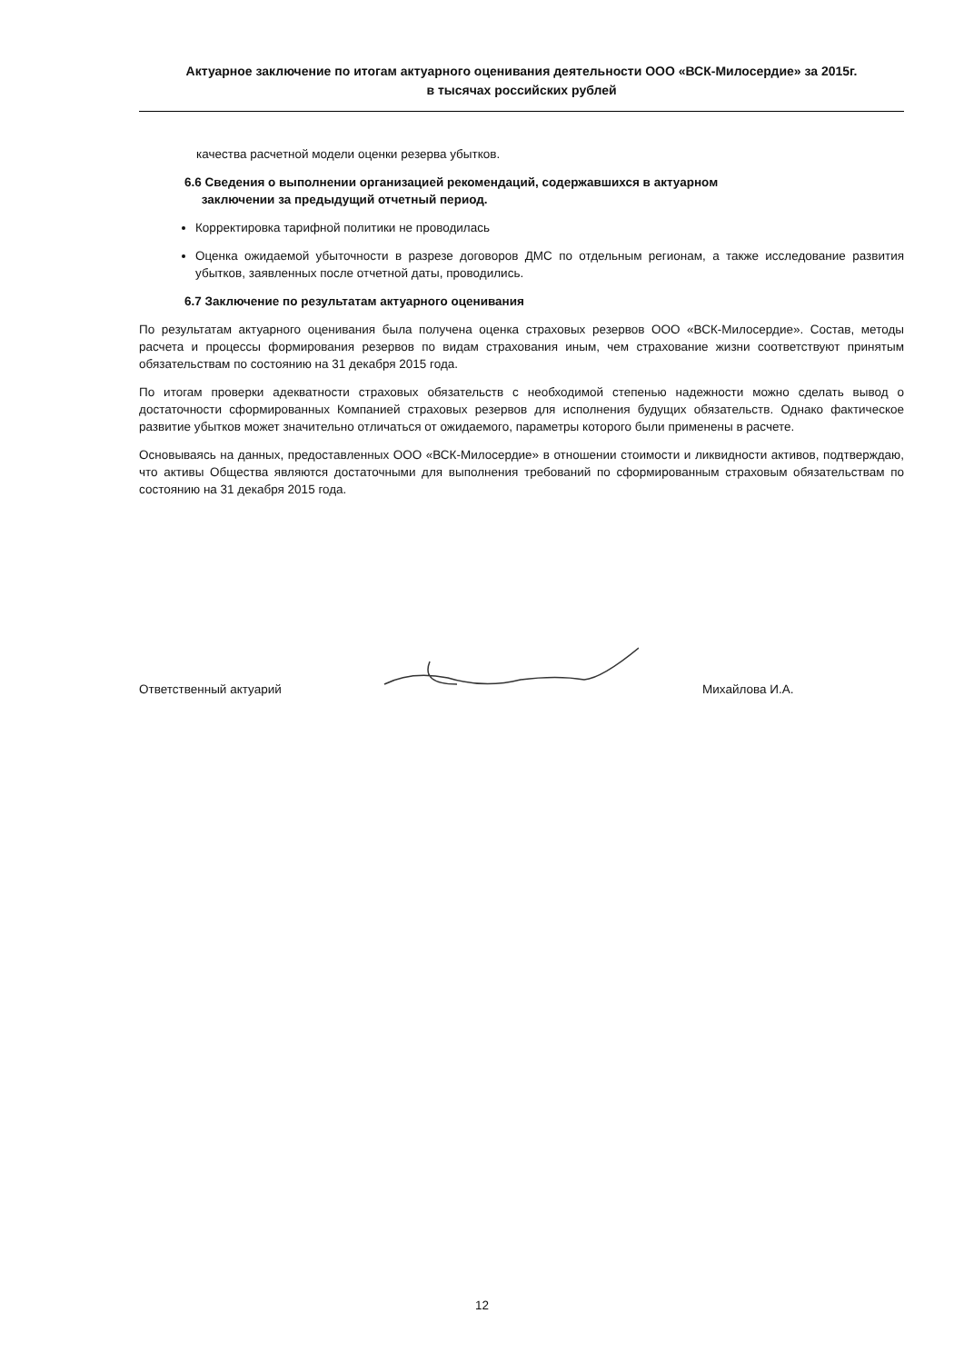Актуарное заключение по итогам актуарного оценивания деятельности ООО «ВСК-Милосердие» за 2015г.
в тысячах российских рублей
качества расчетной модели оценки резерва убытков.
6.6 Сведения о выполнении организацией рекомендаций, содержавшихся в актуарном
заключении за предыдущий отчетный период.
Корректировка тарифной политики не проводилась
Оценка ожидаемой убыточности в разрезе договоров ДМС по отдельным регионам, а также исследование развития убытков, заявленных после отчетной даты, проводились.
6.7 Заключение по результатам актуарного оценивания
По результатам актуарного оценивания была получена оценка страховых резервов ООО «ВСК-Милосердие». Состав, методы расчета и процессы формирования резервов по видам страхования иным, чем страхование жизни соответствуют принятым обязательствам по состоянию на 31 декабря 2015 года.
По итогам проверки адекватности страховых обязательств с необходимой степенью надежности можно сделать вывод о достаточности сформированных Компанией страховых резервов для исполнения будущих обязательств. Однако фактическое развитие убытков может значительно отличаться от ожидаемого, параметры которого были применены в расчете.
Основываясь на данных, предоставленных ООО «ВСК-Милосердие» в отношении стоимости и ликвидности активов, подтверждаю, что активы Общества являются достаточными для выполнения требований по сформированным страховым обязательствам по состоянию на 31 декабря 2015 года.
Ответственный актуарий
Михайлова И.А.
12